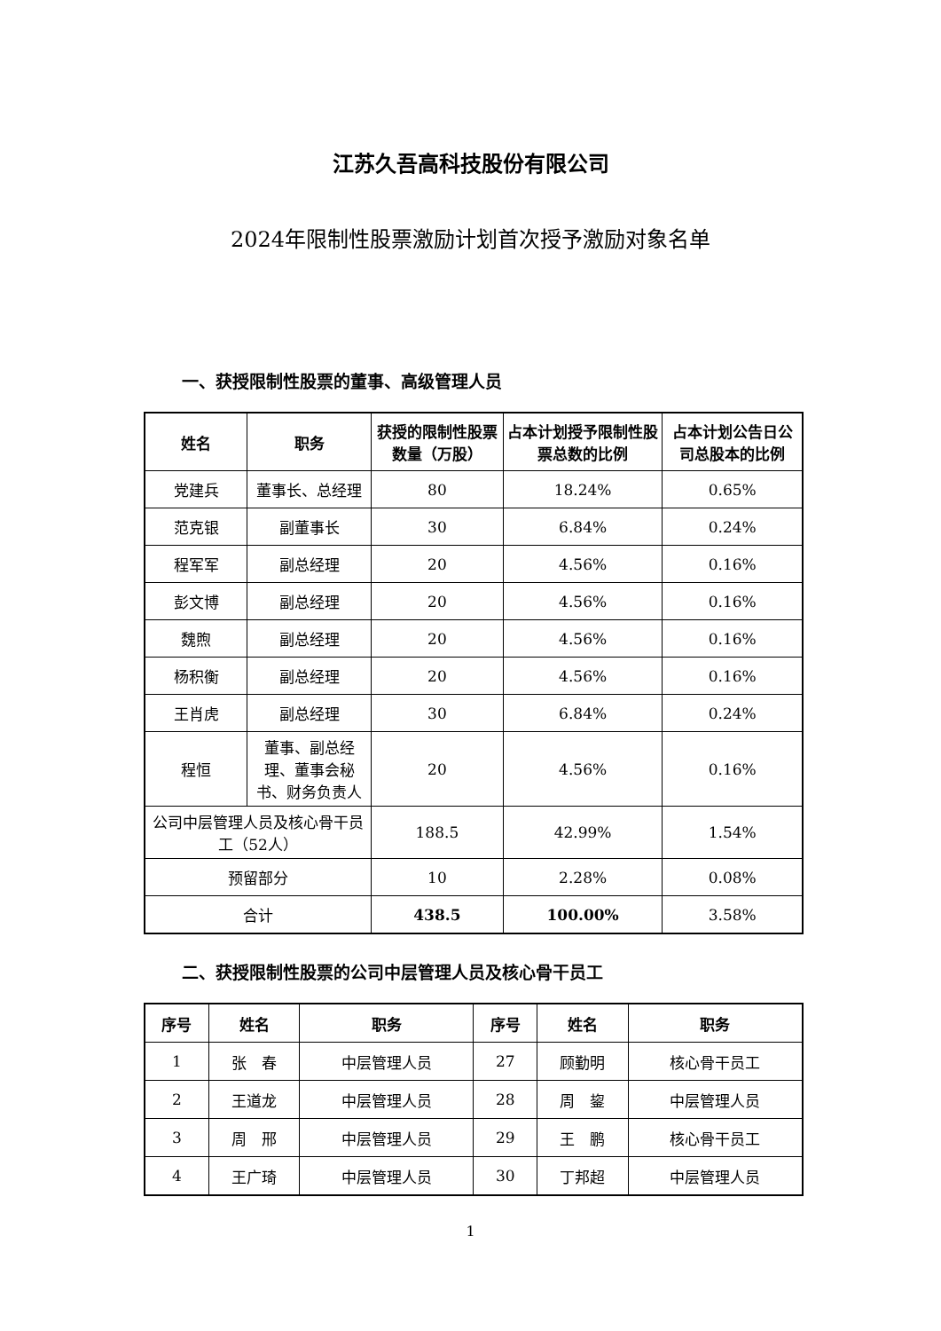江苏久吾高科技股份有限公司
2024年限制性股票激励计划首次授予激励对象名单
一、获授限制性股票的董事、高级管理人员
| 姓名 | 职务 | 获授的限制性股票数量（万股） | 占本计划授予限制性股票总数的比例 | 占本计划公告日公司总股本的比例 |
| --- | --- | --- | --- | --- |
| 党建兵 | 董事长、总经理 | 80 | 18.24% | 0.65% |
| 范克银 | 副董事长 | 30 | 6.84% | 0.24% |
| 程军军 | 副总经理 | 20 | 4.56% | 0.16% |
| 彭文博 | 副总经理 | 20 | 4.56% | 0.16% |
| 魏煦 | 副总经理 | 20 | 4.56% | 0.16% |
| 杨积衡 | 副总经理 | 20 | 4.56% | 0.16% |
| 王肖虎 | 副总经理 | 30 | 6.84% | 0.24% |
| 程恒 | 董事、副总经理、董事会秘书、财务负责人 | 20 | 4.56% | 0.16% |
| 公司中层管理人员及核心骨干员工（52人） | | 188.5 | 42.99% | 1.54% |
| 预留部分 | | 10 | 2.28% | 0.08% |
| 合计 | | 438.5 | 100.00% | 3.58% |
二、获授限制性股票的公司中层管理人员及核心骨干员工
| 序号 | 姓名 | 职务 | 序号 | 姓名 | 职务 |
| --- | --- | --- | --- | --- | --- |
| 1 | 张 春 | 中层管理人员 | 27 | 顾勤明 | 核心骨干员工 |
| 2 | 王道龙 | 中层管理人员 | 28 | 周 鋆 | 中层管理人员 |
| 3 | 周 邢 | 中层管理人员 | 29 | 王 鹏 | 核心骨干员工 |
| 4 | 王广琦 | 中层管理人员 | 30 | 丁邦超 | 中层管理人员 |
1